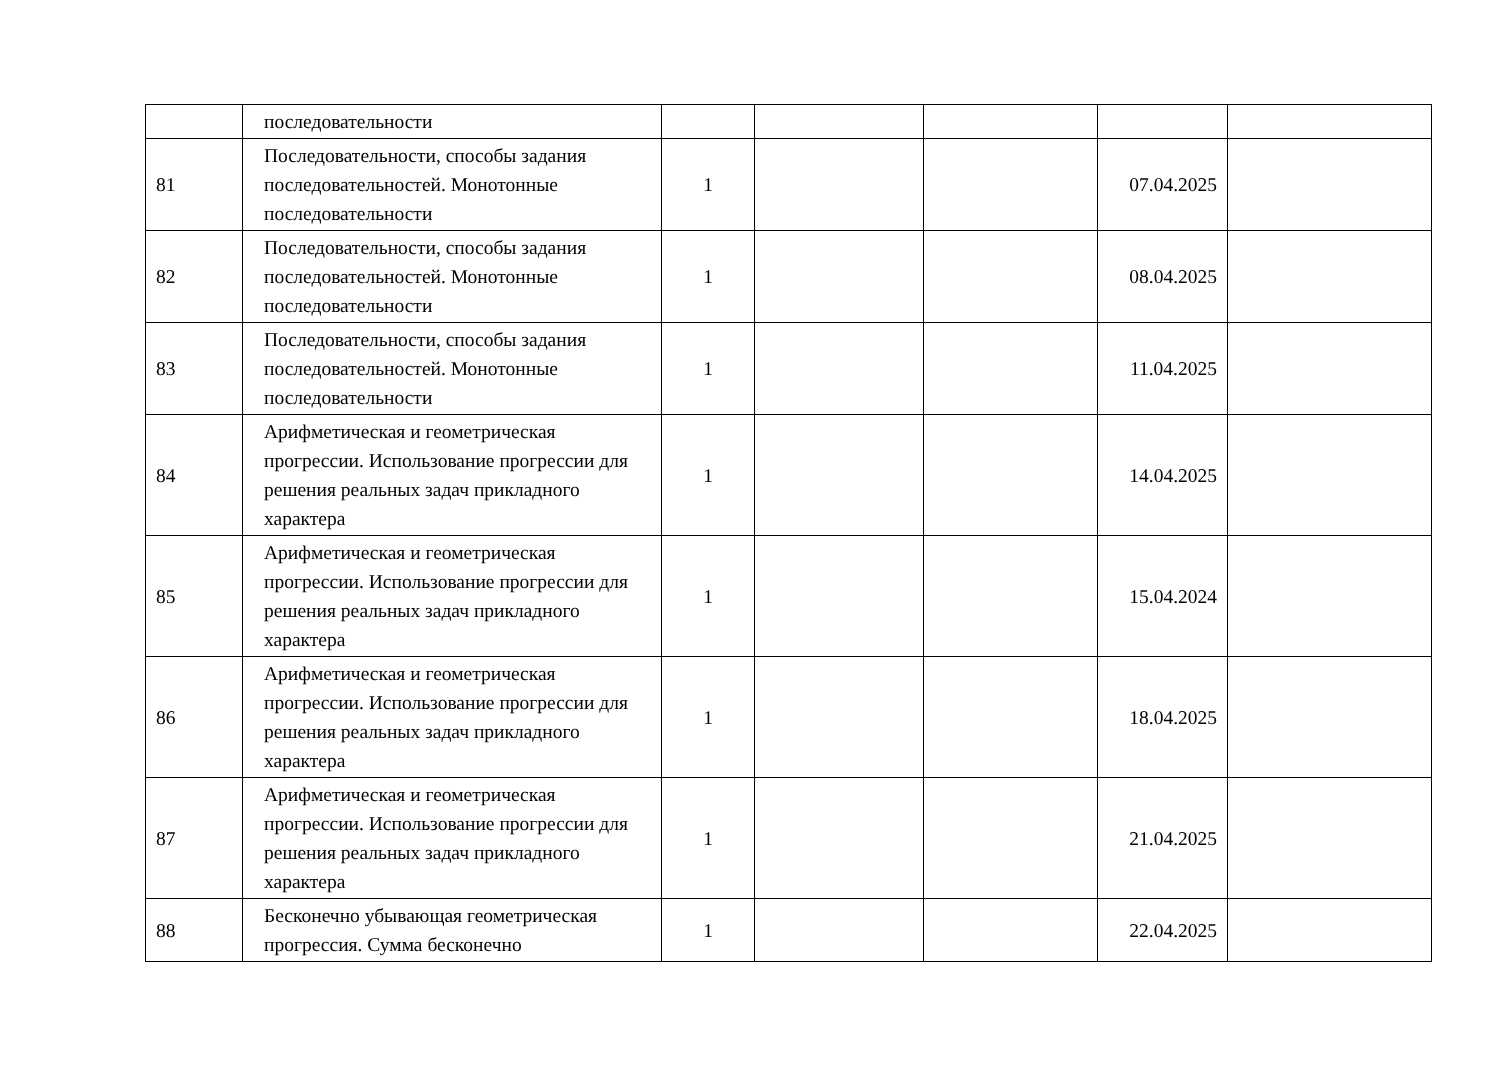| | последовательности | | | | | |
| 81 | Последовательности, способы задания последовательностей. Монотонные последовательности | 1 | | | 07.04.2025 | |
| 82 | Последовательности, способы задания последовательностей. Монотонные последовательности | 1 | | | 08.04.2025 | |
| 83 | Последовательности, способы задания последовательностей. Монотонные последовательности | 1 | | | 11.04.2025 | |
| 84 | Арифметическая и геометрическая прогрессии. Использование прогрессии для решения реальных задач прикладного характера | 1 | | | 14.04.2025 | |
| 85 | Арифметическая и геометрическая прогрессии. Использование прогрессии для решения реальных задач прикладного характера | 1 | | | 15.04.2024 | |
| 86 | Арифметическая и геометрическая прогрессии. Использование прогрессии для решения реальных задач прикладного характера | 1 | | | 18.04.2025 | |
| 87 | Арифметическая и геометрическая прогрессии. Использование прогрессии для решения реальных задач прикладного характера | 1 | | | 21.04.2025 | |
| 88 | Бесконечно убывающая геометрическая прогрессия. Сумма бесконечно | 1 | | | 22.04.2025 | |